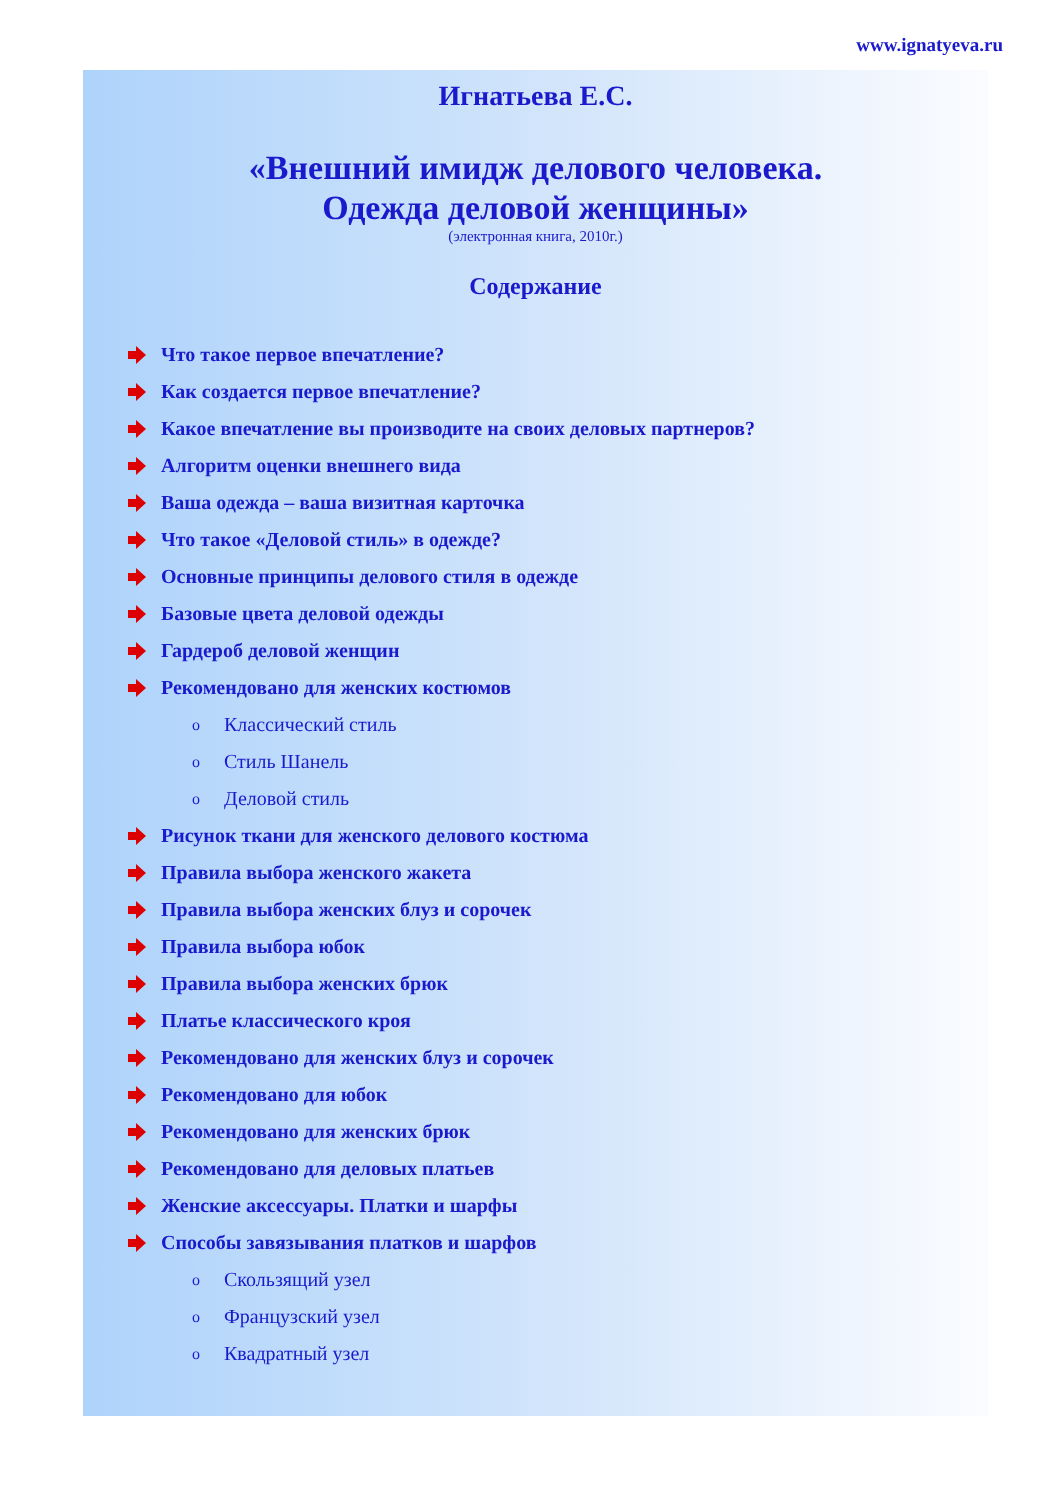www.ignatyeva.ru
Игнатьева Е.С.
«Внешний имидж делового человека.
Одежда деловой женщины»
(электронная книга, 2010г.)
Содержание
Что такое первое впечатление?
Как создается первое впечатление?
Какое впечатление вы производите на своих деловых партнеров?
Алгоритм оценки внешнего вида
Ваша одежда – ваша визитная карточка
Что такое «Деловой стиль» в одежде?
Основные принципы делового стиля в одежде
Базовые цвета деловой одежды
Гардероб деловой женщин
Рекомендовано для женских костюмов
o Классический стиль
o Стиль Шанель
o Деловой стиль
Рисунок ткани для женского делового костюма
Правила выбора женского жакета
Правила выбора женских блуз и сорочек
Правила выбора юбок
Правила выбора женских брюк
Платье классического кроя
Рекомендовано для женских блуз и сорочек
Рекомендовано для юбок
Рекомендовано для женских брюк
Рекомендовано для деловых платьев
Женские аксессуары. Платки и шарфы
Способы завязывания платков и шарфов
o Скользящий узел
o Французский узел
o Квадратный узел